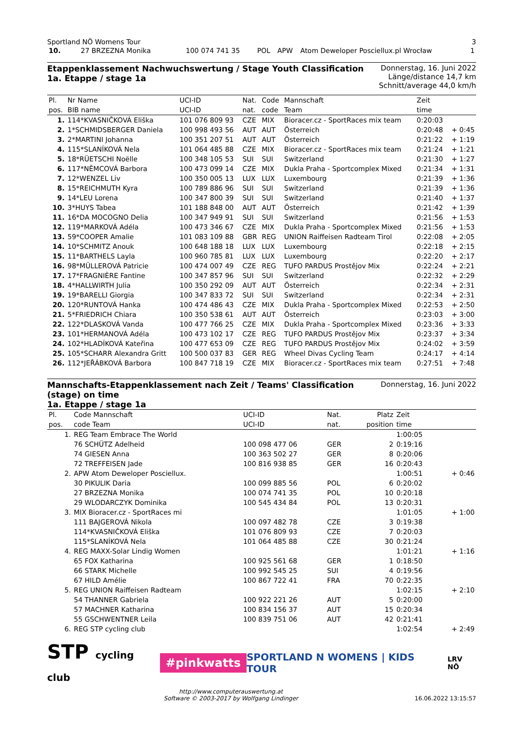Sportland NÖ Womens Tour 3
| 10. | 27 BRZEZNA Monika | 100 074 741 35 | POL | APW | Atom Deweloper Posciellux.pl Wrocław | 1 |
Etappenklassement Nachwuchswertung / Stage Youth Classification
1a. Etappe / stage 1a
Donnerstag, 16. Juni 2022
Länge/distance 14,7 km
Schnitt/average 44,0 km/h
| Pl. | Nr Name | UCI-ID | Nat. | Code | Mannschaft | Zeit | |
| --- | --- | --- | --- | --- | --- | --- | --- |
| pos. | BIB name | UCI-ID | nat. | code | Team | time | |
| 1. | 114*KVASNIČKOVÁ Eliška | 101 076 809 93 | CZE | MIX | Bioracer.cz - SportRaces mix team | 0:20:03 | |
| 2. | 1*SCHMIDSBERGER Daniela | 100 998 493 56 | AUT | AUT | Österreich | 0:20:48 | + 0:45 |
| 3. | 2*MARTINI Johanna | 100 351 207 51 | AUT | AUT | Österreich | 0:21:22 | + 1:19 |
| 4. | 115*SLANÍKOVÁ Nela | 101 064 485 88 | CZE | MIX | Bioracer.cz - SportRaces mix team | 0:21:24 | + 1:21 |
| 5. | 18*RÜETSCHI Noëlle | 100 348 105 53 | SUI | SUI | Switzerland | 0:21:30 | + 1:27 |
| 6. | 117*NĚMCOVÁ Barbora | 100 473 099 14 | CZE | MIX | Dukla Praha - Sportcomplex Mixed | 0:21:34 | + 1:31 |
| 7. | 12*WENZEL Liv | 100 350 005 13 | LUX | LUX | Luxembourg | 0:21:39 | + 1:36 |
| 8. | 15*REICHMUTH Kyra | 100 789 886 96 | SUI | SUI | Switzerland | 0:21:39 | + 1:36 |
| 9. | 14*LEU Lorena | 100 347 800 39 | SUI | SUI | Switzerland | 0:21:40 | + 1:37 |
| 10. | 3*HUYS Tabea | 101 188 848 00 | AUT | AUT | Österreich | 0:21:42 | + 1:39 |
| 11. | 16*DA MOCOGNO Delia | 100 347 949 91 | SUI | SUI | Switzerland | 0:21:56 | + 1:53 |
| 12. | 119*MARKOVÁ Adéla | 100 473 346 67 | CZE | MIX | Dukla Praha - Sportcomplex Mixed | 0:21:56 | + 1:53 |
| 13. | 59*COOPER Amalie | 101 083 109 88 | GBR | REG | UNION Raiffeisen Radteam Tirol | 0:22:08 | + 2:05 |
| 14. | 10*SCHMITZ Anouk | 100 648 188 18 | LUX | LUX | Luxembourg | 0:22:18 | + 2:15 |
| 15. | 11*BARTHELS Layla | 100 960 785 81 | LUX | LUX | Luxembourg | 0:22:20 | + 2:17 |
| 16. | 98*MÜLLEROVÁ Patricie | 100 474 007 49 | CZE | REG | TUFO PARDUS Prostějov Mix | 0:22:24 | + 2:21 |
| 17. | 17*FRAGNIÈRE Fantine | 100 347 857 96 | SUI | SUI | Switzerland | 0:22:32 | + 2:29 |
| 18. | 4*HALLWIRTH Julia | 100 350 292 09 | AUT | AUT | Österreich | 0:22:34 | + 2:31 |
| 19. | 19*BARELLI Giorgia | 100 347 833 72 | SUI | SUI | Switzerland | 0:22:34 | + 2:31 |
| 20. | 120*RUNTOVÁ Hanka | 100 474 486 43 | CZE | MIX | Dukla Praha - Sportcomplex Mixed | 0:22:53 | + 2:50 |
| 21. | 5*FRIEDRICH Chiara | 100 350 538 61 | AUT | AUT | Österreich | 0:23:03 | + 3:00 |
| 22. | 122*DLASKOVÁ Vanda | 100 477 766 25 | CZE | MIX | Dukla Praha - Sportcomplex Mixed | 0:23:36 | + 3:33 |
| 23. | 101*HERMANOVÁ Adéla | 100 473 102 17 | CZE | REG | TUFO PARDUS Prostějov Mix | 0:23:37 | + 3:34 |
| 24. | 102*HLADÍKOVÁ Kateřina | 100 477 653 09 | CZE | REG | TUFO PARDUS Prostějov Mix | 0:24:02 | + 3:59 |
| 25. | 105*SCHARR Alexandra Gritt | 100 500 037 83 | GER | REG | Wheel Divas Cycling Team | 0:24:17 | + 4:14 |
| 26. | 112*JEŘÁBKOVÁ Barbora | 100 847 718 19 | CZE | MIX | Bioracer.cz - SportRaces mix team | 0:27:51 | + 7:48 |
Mannschafts-Etappenklassement nach Zeit / Teams' Classification
(stage) on time
1a. Etappe / stage 1a
Donnerstag, 16. Juni 2022
| Pl. | Code Mannschaft | UCI-ID | Nat. | Platz | Zeit | |
| --- | --- | --- | --- | --- | --- | --- |
| pos. | code Team | UCI-ID | nat. | position | time | |
| 1. | REG Team Embrace The World | | | | 1:00:05 | |
| | 76 SCHÜTZ Adelheid | 100 098 477 06 | GER | 2 | 0:19:16 | |
| | 74 GIESEN Anna | 100 363 502 27 | GER | 8 | 0:20:06 | |
| | 72 TREFFEISEN Jade | 100 816 938 85 | GER | 16 | 0:20:43 | |
| 2. | APW Atom Deweloper Posciellux. | | | | 1:00:51 | + 0:46 |
| | 30 PIKULIK Daria | 100 099 885 56 | POL | 6 | 0:20:02 | |
| | 27 BRZEZNA Monika | 100 074 741 35 | POL | 10 | 0:20:18 | |
| | 29 WLODARCZYK Dominika | 100 545 434 84 | POL | 13 | 0:20:31 | |
| 3. | MIX Bioracer.cz - SportRaces mi | | | | 1:01:05 | + 1:00 |
| | 111 BAJGEROVÁ Nikola | 100 097 482 78 | CZE | 3 | 0:19:38 | |
| | 114*KVASNIČKOVÁ Eliška | 101 076 809 93 | CZE | 7 | 0:20:03 | |
| | 115*SLANÍKOVÁ Nela | 101 064 485 88 | CZE | 30 | 0:21:24 | |
| 4. | REG MAXX-Solar Lindig Women | | | | 1:01:21 | + 1:16 |
| | 65 FOX Katharina | 100 925 561 68 | GER | 1 | 0:18:50 | |
| | 66 STARK Michelle | 100 992 545 25 | SUI | 4 | 0:19:56 | |
| | 67 HILD Amélie | 100 867 722 41 | FRA | 70 | 0:22:35 | |
| 5. | REG UNION Raiffeisen Radteam | | | | 1:02:15 | + 2:10 |
| | 54 THANNER Gabriela | 100 922 221 26 | AUT | 5 | 0:20:00 | |
| | 57 MACHNER Katharina | 100 834 156 37 | AUT | 15 | 0:20:34 | |
| | 55 GSCHWENTNER Leila | 100 839 751 06 | AUT | 42 | 0:21:41 | |
| 6. | REG STP cycling club | | | | 1:02:54 | + 2:49 |
STP cycling club #pinkwatts SPORTLAND N WOMENS | KIDS TOUR LRV NÖ
http://www.computerauswertung.at
Software © 2003-2017 by Wolfgang Lindinger 16.06.2022 13:15:57